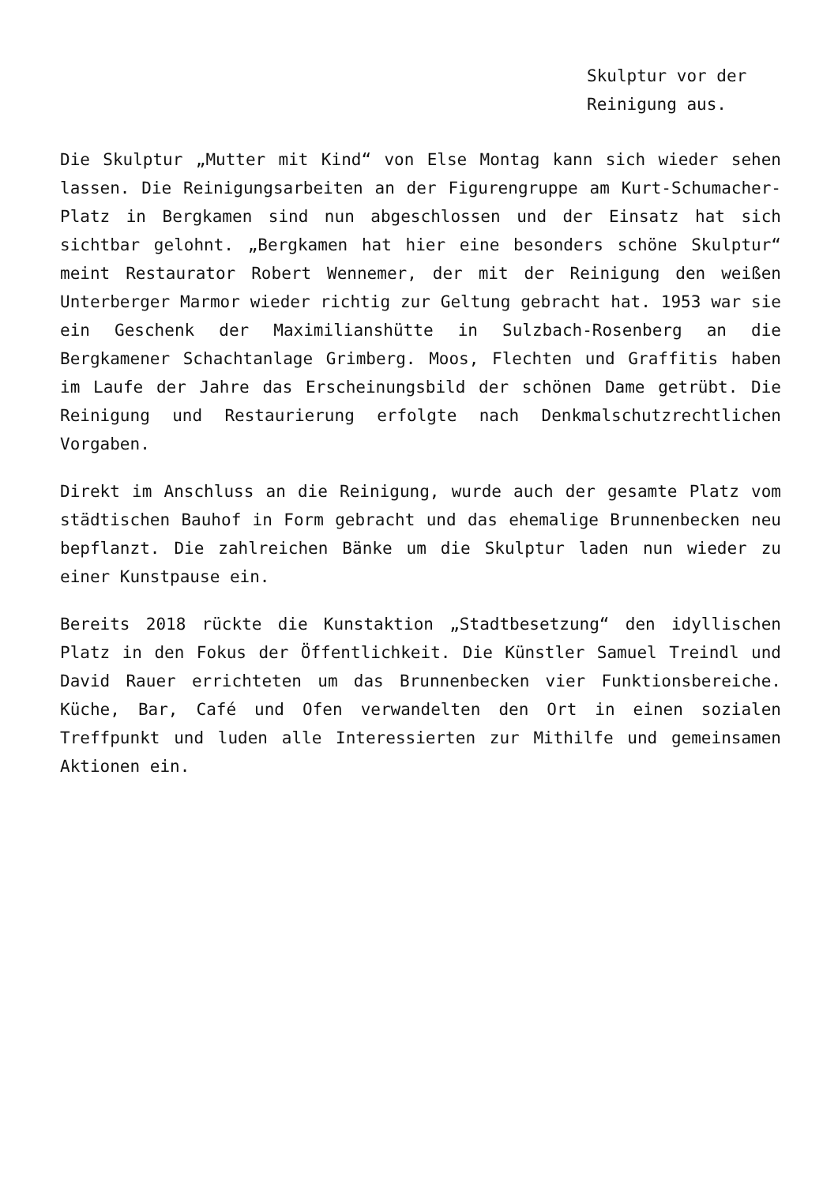Skulptur vor der Reinigung aus.
Die Skulptur „Mutter mit Kind“ von Else Montag kann sich wieder sehen lassen. Die Reinigungsarbeiten an der Figurengruppe am Kurt-Schumacher-Platz in Bergkamen sind nun abgeschlossen und der Einsatz hat sich sichtbar gelohnt. „Bergkamen hat hier eine besonders schöne Skulptur“ meint Restaurator Robert Wennemer, der mit der Reinigung den weißen Unterberger Marmor wieder richtig zur Geltung gebracht hat. 1953 war sie ein Geschenk der Maximilianshütte in Sulzbach-Rosenberg an die Bergkamener Schachtanlage Grimberg. Moos, Flechten und Graffitis haben im Laufe der Jahre das Erscheinungsbild der schönen Dame getrübt. Die Reinigung und Restaurierung erfolgte nach Denkmalschutzrechtlichen Vorgaben.
Direkt im Anschluss an die Reinigung, wurde auch der gesamte Platz vom städtischen Bauhof in Form gebracht und das ehemalige Brunnenbecken neu bepflanzt. Die zahlreichen Bänke um die Skulptur laden nun wieder zu einer Kunstpause ein.
Bereits 2018 rückte die Kunstaktion „Stadtbesetzung“ den idyllischen Platz in den Fokus der Öffentlichkeit. Die Künstler Samuel Treindl und David Rauer errichteten um das Brunnenbecken vier Funktionsbereiche. Küche, Bar, Café und Ofen verwandelten den Ort in einen sozialen Treffpunkt und luden alle Interessierten zur Mithilfe und gemeinsamen Aktionen ein.